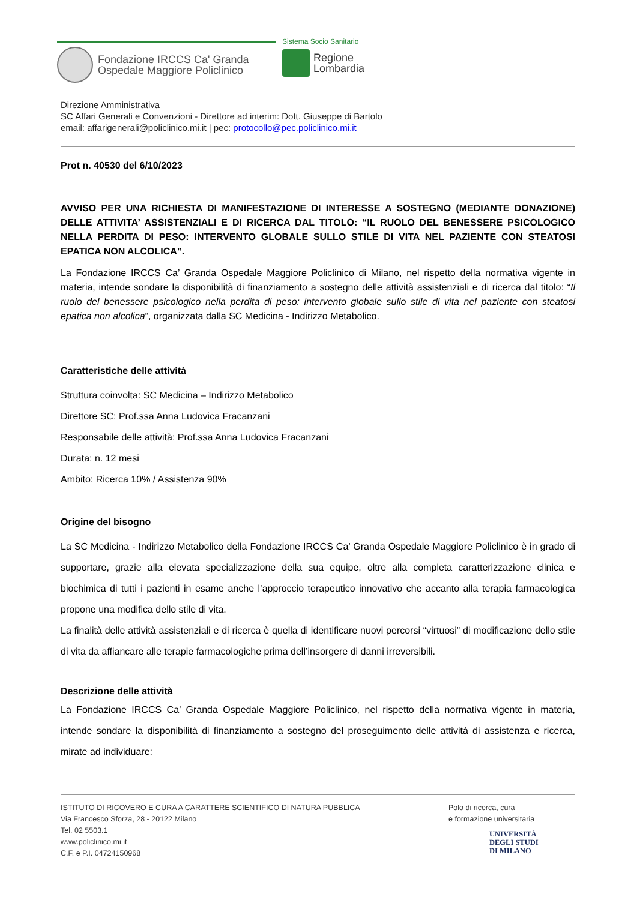Fondazione IRCCS Ca' Granda
Ospedale Maggiore Policlinico
Sistema Socio Sanitario
Regione
Lombardia
Direzione Amministrativa
SC Affari Generali e Convenzioni - Direttore ad interim: Dott. Giuseppe di Bartolo
email: affarigenerali@policlinico.mi.it | pec: protocollo@pec.policlinico.mi.it
Prot n. 40530 del 6/10/2023
AVVISO PER UNA RICHIESTA DI MANIFESTAZIONE DI INTERESSE A SOSTEGNO (MEDIANTE DONAZIONE) DELLE ATTIVITA’ ASSISTENZIALI E DI RICERCA DAL TITOLO: “IL RUOLO DEL BENESSERE PSICOLOGICO NELLA PERDITA DI PESO: INTERVENTO GLOBALE SULLO STILE DI VITA NEL PAZIENTE CON STEATOSI EPATICA NON ALCOLICA”.
La Fondazione IRCCS Ca’ Granda Ospedale Maggiore Policlinico di Milano, nel rispetto della normativa vigente in materia, intende sondare la disponibilità di finanziamento a sostegno delle attività assistenziali e di ricerca dal titolo: “Il ruolo del benessere psicologico nella perdita di peso: intervento globale sullo stile di vita nel paziente con steatosi epatica non alcolica”, organizzata dalla SC Medicina - Indirizzo Metabolico.
Caratteristiche delle attività
Struttura coinvolta: SC Medicina – Indirizzo Metabolico
Direttore SC: Prof.ssa Anna Ludovica Fracanzani
Responsabile delle attività: Prof.ssa Anna Ludovica Fracanzani
Durata: n. 12 mesi
Ambito: Ricerca 10% / Assistenza 90%
Origine del bisogno
La SC Medicina - Indirizzo Metabolico della Fondazione IRCCS Ca’ Granda Ospedale Maggiore Policlinico è in grado di supportare, grazie alla elevata specializzazione della sua equipe, oltre alla completa caratterizzazione clinica e biochimica di tutti i pazienti in esame anche l’approccio terapeutico innovativo che accanto alla terapia farmacologica propone una modifica dello stile di vita.
La finalità delle attività assistenziali e di ricerca è quella di identificare nuovi percorsi “virtuosi” di modificazione dello stile di vita da affiancare alle terapie farmacologiche prima dell’insorgere di danni irreversibili.
Descrizione delle attività
La Fondazione IRCCS Ca’ Granda Ospedale Maggiore Policlinico, nel rispetto della normativa vigente in materia, intende sondare la disponibilità di finanziamento a sostegno del proseguimento delle attività di assistenza e ricerca, mirate ad individuare:
ISTITUTO DI RICOVERO E CURA A CARATTERE SCIENTIFICO DI NATURA PUBBLICA
Via Francesco Sforza, 28 - 20122 Milano
Tel. 02 5503.1
www.policlinico.mi.it
C.F. e P.I. 04724150968
Polo di ricerca, cura
e formazione universitaria
UNIVERSITÀ
DEGLI STUDI
DI MILANO